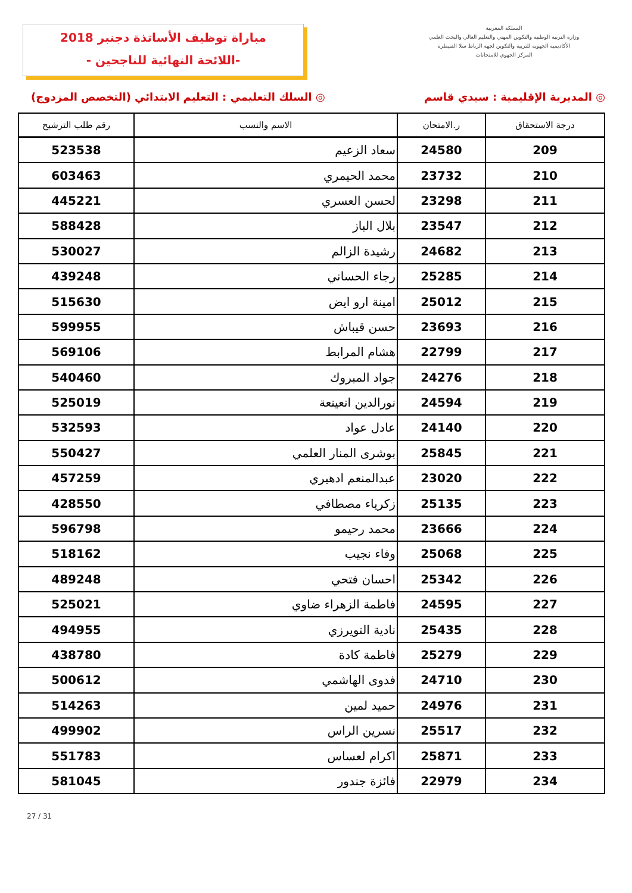مباراة توظيف الأساتذة دجنبر 2018
-اللائحة النهائية للناجحين -
المملكة المغربية
وزارة التربية الوطنية والتكوين المهني والتعليم العالي والبحث العلمي
الأكاديمية الجهوية للتربية والتكوين لجهة الرباط سلا القنيطرة
المركز الجهوي للامتحانات
◎ المديرية الإقليمية : سيدي قاسم ◎ السلك التعليمي : التعليم الابتدائي (التخصص المزدوج)
| درجة الاستحقاق | ر.الامتحان | الاسم والنسب | رقم طلب الترشيح |
| --- | --- | --- | --- |
| 209 | 24580 | سعاد الزعيم | 523538 |
| 210 | 23732 | محمد الحيمري | 603463 |
| 211 | 23298 | لحسن العسري | 445221 |
| 212 | 23547 | بلال الباز | 588428 |
| 213 | 24682 | رشيدة الزالم | 530027 |
| 214 | 25285 | رجاء الحساني | 439248 |
| 215 | 25012 | امينة ارو ايض | 515630 |
| 216 | 23693 | حسن قيباش | 599955 |
| 217 | 22799 | هشام المرابط | 569106 |
| 218 | 24276 | جواد المبروك | 540460 |
| 219 | 24594 | نورالدين انعينعة | 525019 |
| 220 | 24140 | عادل عواد | 532593 |
| 221 | 25845 | بوشرى المنار العلمي | 550427 |
| 222 | 23020 | عبدالمنعم ادهيري | 457259 |
| 223 | 25135 | زكرياء مصطافي | 428550 |
| 224 | 23666 | محمد رحيمو | 596798 |
| 225 | 25068 | وفاء نجيب | 518162 |
| 226 | 25342 | احسان فتحي | 489248 |
| 227 | 24595 | فاطمة الزهراء ضاوي | 525021 |
| 228 | 25435 | نادية التويرزي | 494955 |
| 229 | 25279 | فاطمة كادة | 438780 |
| 230 | 24710 | فدوى الهاشمي | 500612 |
| 231 | 24976 | حميد لمين | 514263 |
| 232 | 25517 | نسرين الراس | 499902 |
| 233 | 25871 | اكرام لعساس | 551783 |
| 234 | 22979 | فائزة جندور | 581045 |
27 / 31